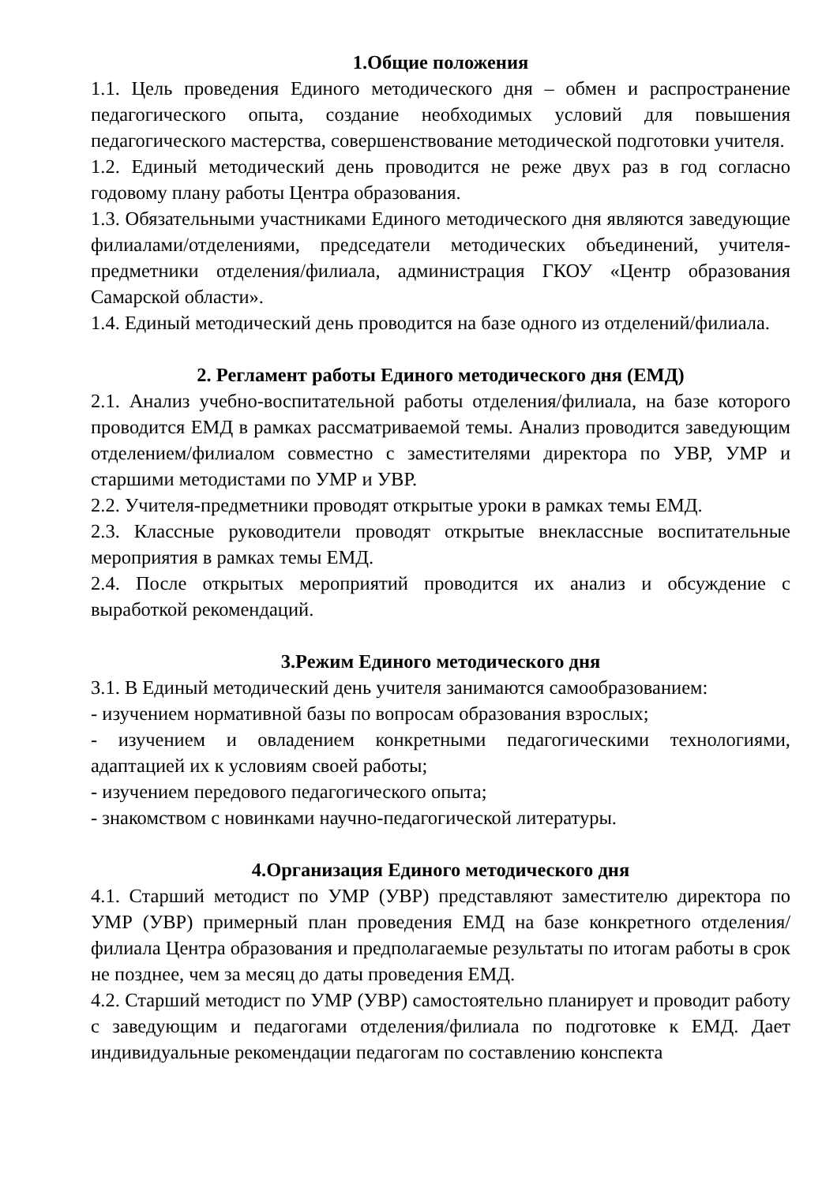1.Общие положения
1.1. Цель проведения Единого методического дня – обмен и распространение педагогического опыта, создание необходимых условий для повышения педагогического мастерства, совершенствование методической подготовки учителя.
1.2. Единый методический день проводится не реже двух раз в год согласно годовому плану работы Центра образования.
1.3. Обязательными участниками Единого методического дня являются заведующие филиалами/отделениями, председатели методических объединений, учителя-предметники отделения/филиала, администрация ГКОУ «Центр образования Самарской области».
1.4. Единый методический день проводится на базе одного из отделений/филиала.
2. Регламент работы Единого методического дня (ЕМД)
2.1. Анализ учебно-воспитательной работы отделения/филиала, на базе которого проводится ЕМД в рамках рассматриваемой темы. Анализ проводится заведующим отделением/филиалом совместно с заместителями директора по УВР, УМР и старшими методистами по УМР и УВР.
2.2. Учителя-предметники проводят открытые уроки в рамках темы ЕМД.
2.3. Классные руководители проводят открытые внеклассные воспитательные мероприятия в рамках темы ЕМД.
2.4. После открытых мероприятий проводится их анализ и обсуждение с выработкой рекомендаций.
3.Режим Единого методического дня
3.1. В Единый методический день учителя занимаются самообразованием:
- изучением нормативной базы по вопросам образования взрослых;
- изучением и овладением конкретными педагогическими технологиями, адаптацией их к условиям своей работы;
- изучением передового педагогического опыта;
- знакомством с новинками научно-педагогической литературы.
4.Организация Единого методического дня
4.1. Старший методист по УМР (УВР) представляют заместителю директора по УМР (УВР) примерный план проведения ЕМД на базе конкретного отделения/филиала Центра образования и предполагаемые результаты по итогам работы в срок не позднее, чем за месяц до даты проведения ЕМД.
4.2. Старший методист по УМР (УВР) самостоятельно планирует и проводит работу с заведующим и педагогами отделения/филиала по подготовке к ЕМД. Дает индивидуальные рекомендации педагогам по составлению конспекта